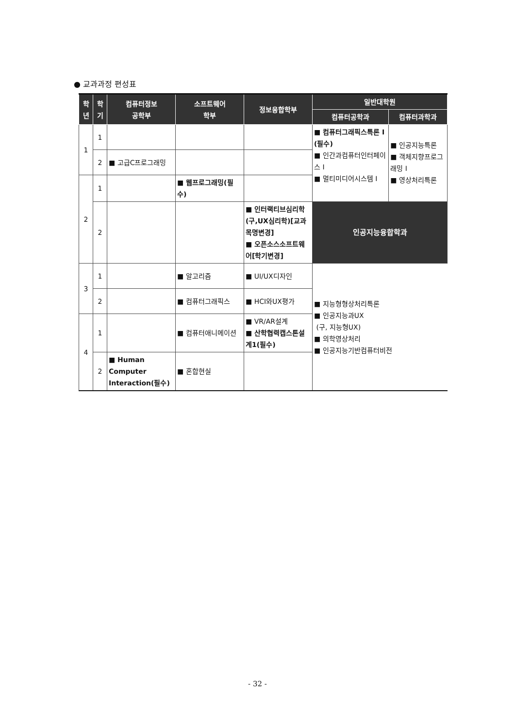● 교과과정 편성표
| 학 년 | 학 기 | 컴퓨터정보 공학부 | 소프트웨어 학부 | 정보융합학부 | 일반대학원 | |
| --- | --- | --- | --- | --- | --- | --- |
| | | | | | 컴퓨터공학과 | 컴퓨터과학과 |
| 1 | 1 | | | | ■ 컴퓨터그래픽스특론 I (필수) ■ 인간과컴퓨터인터페이스 I ■ 멀티미디어시스템 I | ■ 인공지능특론 ■ 객체지향프로그래밍 I ■ 영상처리특론 |
| | 2 | ■ 고급C프로그래밍 | | | | |
| 2 | 1 | | ■ 웹프로그래밍(필수) | | | |
| | 2 | | | ■ 인터랙티브심리학(구,UX심리학)[교과목명변경] ■ 오픈소스소프트웨어[학기변경] | 인공지능융합학과 | |
| 3 | 1 | | ■ 알고리즘 | ■ UI/UX디자인 | ■ 지능형형상처리특론 ■ 인공지능과UX (구, 지능형UX) ■ 의학영상처리 ■ 인공지능기반컴퓨터비전 | |
| | 2 | | ■ 컴퓨터그래픽스 | ■ HCI와UX평가 | | |
| 4 | 1 | | ■ 컴퓨터애니메이션 | ■ VR/AR설계 ■ 산학협력캡스톤설계1(필수) | | |
| | 2 | ■ Human Computer Interaction(필수) | ■ 혼합현실 | | | |
- 32 -